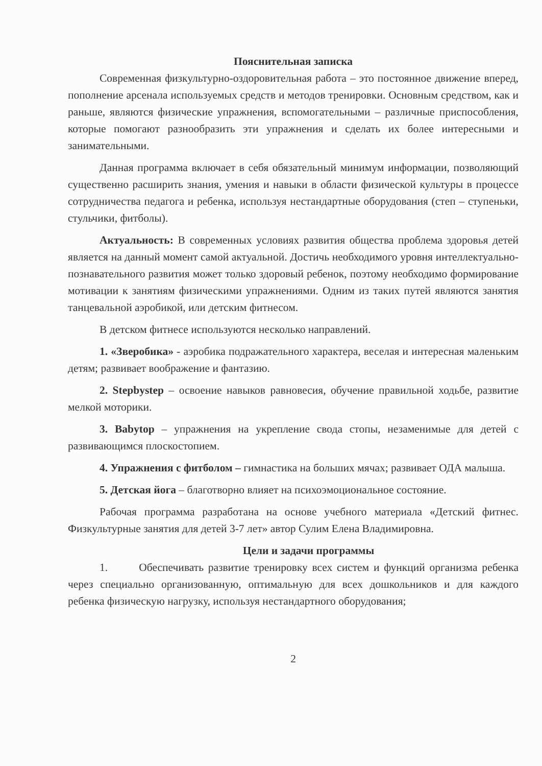Пояснительная записка
Современная физкультурно-оздоровительная работа – это постоянное движение вперед, пополнение арсенала используемых средств и методов тренировки. Основным средством, как и раньше, являются физические упражнения, вспомогательными – различные приспособления, которые помогают разнообразить эти упражнения и сделать их более интересными и занимательными.
Данная программа включает в себя обязательный минимум информации, позволяющий существенно расширить знания, умения и навыки в области физической культуры в процессе сотрудничества педагога и ребенка, используя нестандартные оборудования (степ – ступеньки, стульчики, фитболы).
Актуальность: В современных условиях развития общества проблема здоровья детей является на данный момент самой актуальной. Достичь необходимого уровня интеллектуально-познавательного развития может только здоровый ребенок, поэтому необходимо формирование мотивации к занятиям физическими упражнениями. Одним из таких путей являются занятия танцевальной аэробикой, или детским фитнесом.
В детском фитнесе используются несколько направлений.
1. «Зверобика» - аэробика подражательного характера, веселая и интересная маленьким детям; развивает воображение и фантазию.
2. Stepbystep – освоение навыков равновесия, обучение правильной ходьбе, развитие мелкой моторики.
3. Babytop – упражнения на укрепление свода стопы, незаменимые для детей с развивающимся плоскостопием.
4. Упражнения с фитболом – гимнастика на больших мячах; развивает ОДА малыша.
5. Детская йога – благотворно влияет на психоэмоциональное состояние.
Рабочая программа разработана на основе учебного материала «Детский фитнес. Физкультурные занятия для детей 3-7 лет» автор Сулим Елена Владимировна.
Цели и задачи программы
1. Обеспечивать развитие тренировку всех систем и функций организма ребенка через специально организованную, оптимальную для всех дошкольников и для каждого ребенка физическую нагрузку, используя нестандартного оборудования;
2